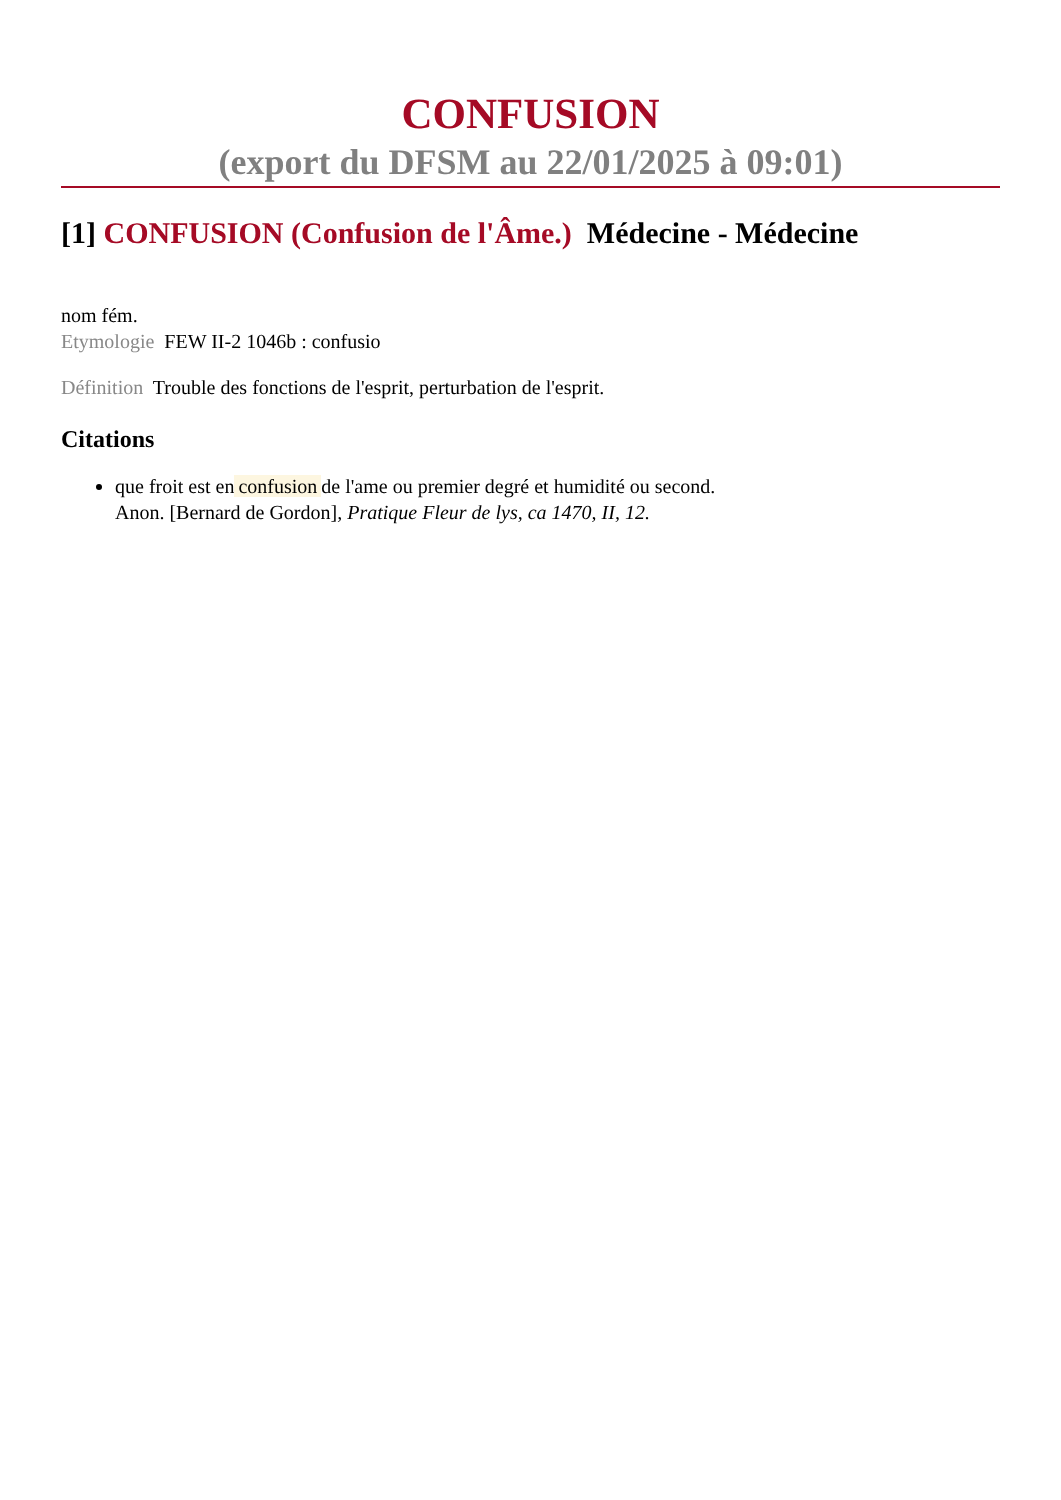CONFUSION
(export du DFSM au 22/01/2025 à 09:01)
[1] CONFUSION (Confusion de l'Âme.) Médecine - Médecine
nom fém.
Etymologie FEW II-2 1046b : confusio
Définition Trouble des fonctions de l'esprit, perturbation de l'esprit.
Citations
que froit est en confusion de l'ame ou premier degré et humidité ou second.
Anon. [Bernard de Gordon], Pratique Fleur de lys, ca 1470, II, 12.